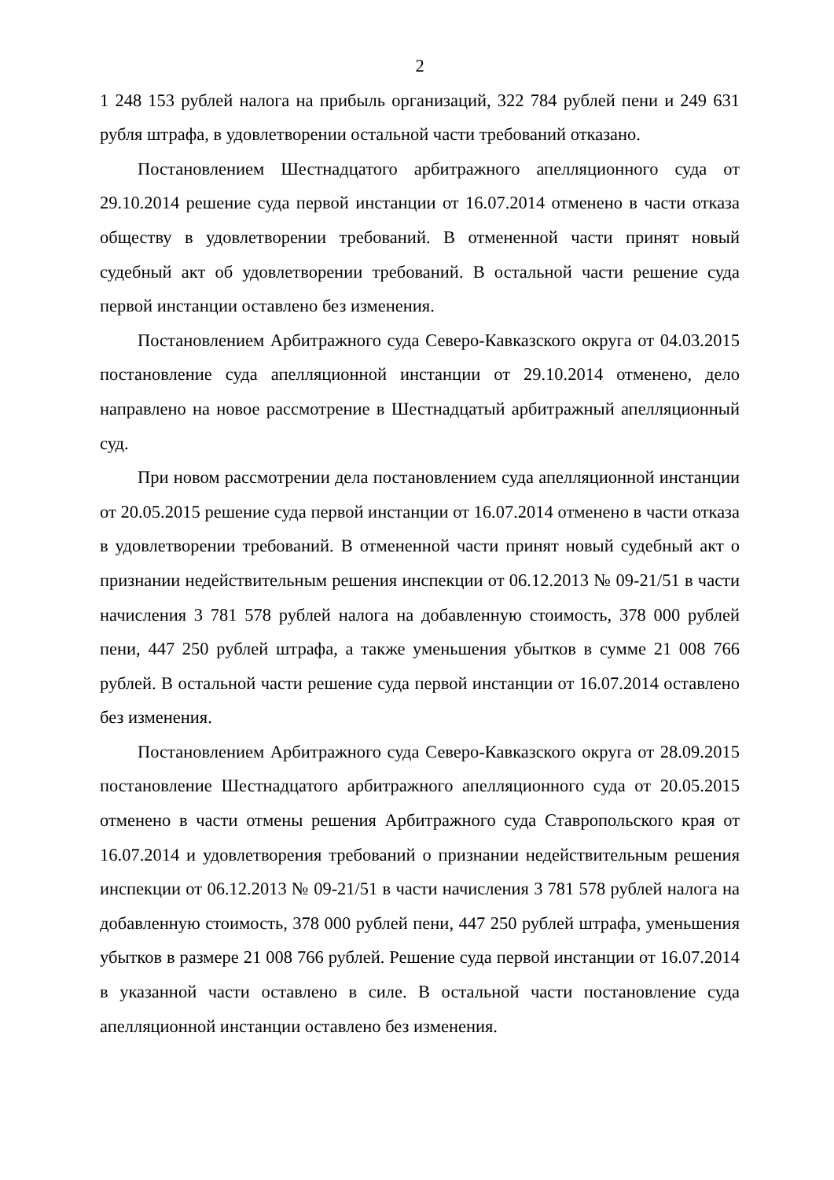2
1 248 153 рублей налога на прибыль организаций, 322 784 рублей пени и 249 631 рубля штрафа, в удовлетворении остальной части требований отказано.
Постановлением Шестнадцатого арбитражного апелляционного суда от 29.10.2014 решение суда первой инстанции от 16.07.2014 отменено в части отказа обществу в удовлетворении требований. В отмененной части принят новый судебный акт об удовлетворении требований. В остальной части решение суда первой инстанции оставлено без изменения.
Постановлением Арбитражного суда Северо-Кавказского округа от 04.03.2015 постановление суда апелляционной инстанции от 29.10.2014 отменено, дело направлено на новое рассмотрение в Шестнадцатый арбитражный апелляционный суд.
При новом рассмотрении дела постановлением суда апелляционной инстанции от 20.05.2015 решение суда первой инстанции от 16.07.2014 отменено в части отказа в удовлетворении требований. В отмененной части принят новый судебный акт о признании недействительным решения инспекции от 06.12.2013 № 09-21/51 в части начисления 3 781 578 рублей налога на добавленную стоимость, 378 000 рублей пени, 447 250 рублей штрафа, а также уменьшения убытков в сумме 21 008 766 рублей. В остальной части решение суда первой инстанции от 16.07.2014 оставлено без изменения.
Постановлением Арбитражного суда Северо-Кавказского округа от 28.09.2015 постановление Шестнадцатого арбитражного апелляционного суда от 20.05.2015 отменено в части отмены решения Арбитражного суда Ставропольского края от 16.07.2014 и удовлетворения требований о признании недействительным решения инспекции от 06.12.2013 № 09-21/51 в части начисления 3 781 578 рублей налога на добавленную стоимость, 378 000 рублей пени, 447 250 рублей штрафа, уменьшения убытков в размере 21 008 766 рублей. Решение суда первой инстанции от 16.07.2014 в указанной части оставлено в силе. В остальной части постановление суда апелляционной инстанции оставлено без изменения.